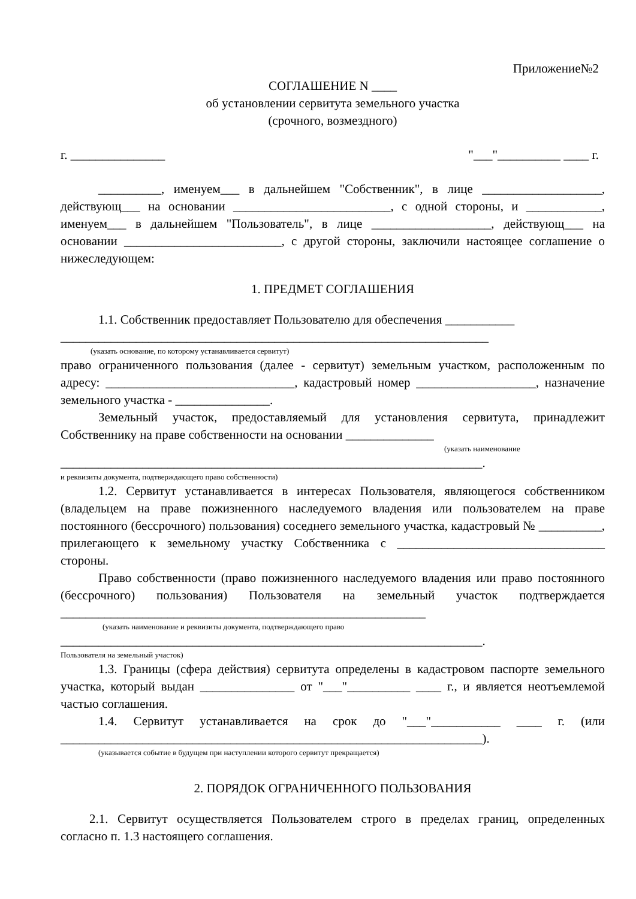Приложение№2
СОГЛАШЕНИЕ N ____
об установлении сервитута земельного участка
(срочного, возмездного)
г. _______________ "___"__________ ____ г.
__________, именуем___ в дальнейшем "Собственник", в лице ___________________, действующ___ на основании _________________________, с одной стороны, и ____________, именуем___ в дальнейшем "Пользователь", в лице ___________________, действующ___ на основании _________________________, с другой стороны, заключили настоящее соглашение о нижеследующем:
1. ПРЕДМЕТ СОГЛАШЕНИЯ
1.1. Собственник предоставляет Пользователю для обеспечения ___________
____________________________________________________________________
(указать основание, по которому устанавливается сервитут)
право ограниченного пользования (далее - сервитут) земельным участком, расположенным по адресу: ______________________________, кадастровый номер ___________________, назначение земельного участка - _______________.
Земельный участок, предоставляемый для установления сервитута, принадлежит Собственнику на праве собственности на основании ______________
(указать наименование
___________________________________________________________________.
и реквизиты документа, подтверждающего право собственности)
1.2. Сервитут устанавливается в интересах Пользователя, являющегося собственником (владельцем на праве пожизненного наследуемого владения или пользователем на праве постоянного (бессрочного) пользования) соседнего земельного участка, кадастровый № __________, прилегающего к земельному участку Собственника с _________________________________ стороны.
Право собственности (право пожизненного наследуемого владения или право постоянного (бессрочного) пользования) Пользователя на земельный участок подтверждается __________________________________________________________
(указать наименование и реквизиты документа, подтверждающего право
___________________________________________________________________.
Пользователя на земельный участок)
1.3. Границы (сфера действия) сервитута определены в кадастровом паспорте земельного участка, который выдан _______________ от "___"__________ ____ г., и является неотъемлемой частью соглашения.
1.4. Сервитут устанавливается на срок до "___"___________ ____ г. (или ___________________________________________________________________).
(указывается событие в будущем при наступлении которого сервитут прекращается)
2. ПОРЯДОК ОГРАНИЧЕННОГО ПОЛЬЗОВАНИЯ
2.1. Сервитут осуществляется Пользователем строго в пределах границ, определенных согласно п. 1.3 настоящего соглашения.